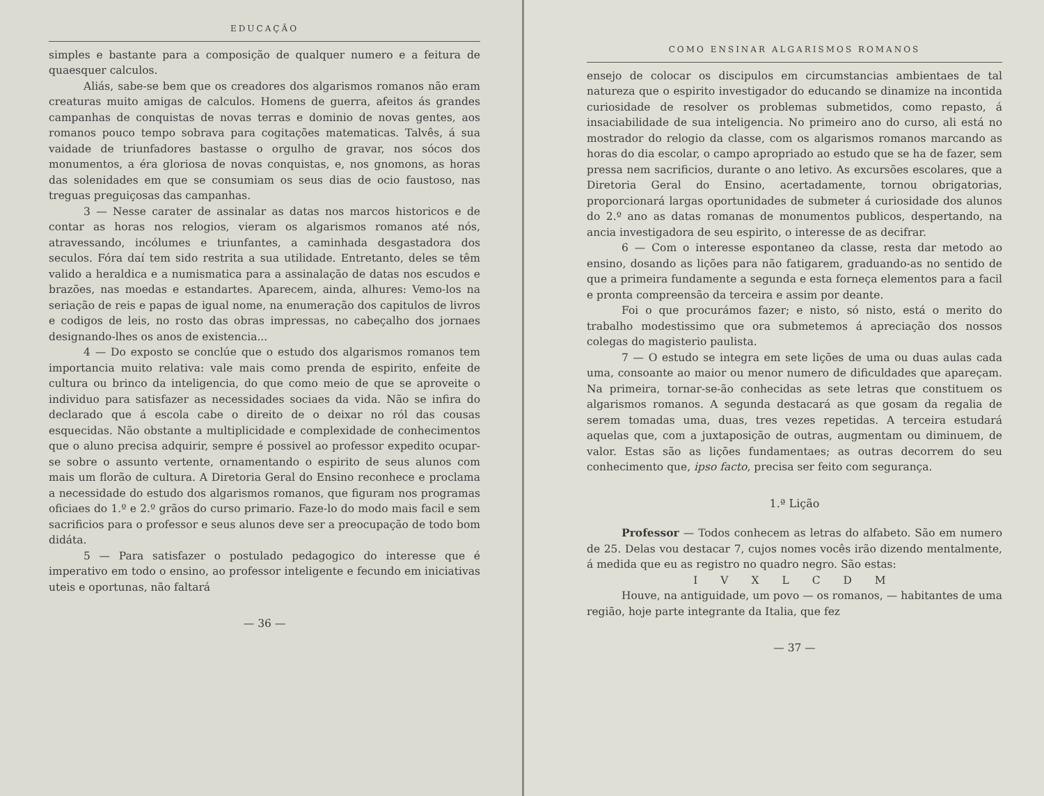EDUCAÇÃO
simples e bastante para a composição de qualquer numero e a feitura de quaesquer calculos.
Aliás, sabe-se bem que os creadores dos algarismos romanos não eram creaturas muito amigas de calculos. Homens de guerra, afeitos ás grandes campanhas de conquistas de novas terras e dominio de novas gentes, aos romanos pouco tempo sobrava para cogitações matematicas. Talvês, á sua vaidade de triunfadores bastasse o orgulho de gravar, nos sócos dos monumentos, a éra gloriosa de novas conquistas, e, nos gnomons, as horas das solenidades em que se consumiam os seus dias de ocio faustoso, nas treguas preguiçosas das campanhas.
3 — Nesse carater de assinalar as datas nos marcos historicos e de contar as horas nos relogios, vieram os algarismos romanos até nós, atravessando, incólumes e triunfantes, a caminhada desgastadora dos seculos. Fóra daí tem sido restrita a sua utilidade. Entretanto, deles se têm valido a heraldica e a numismatica para a assinalação de datas nos escudos e brazões, nas moedas e estandartes. Aparecem, ainda, alhures: Vemo-los na seriação de reis e papas de igual nome, na enumeração dos capitulos de livros e codigos de leis, no rosto das obras impressas, no cabeçalho dos jornaes designando-lhes os anos de existencia...
4 — Do exposto se conclúe que o estudo dos algarismos romanos tem importancia muito relativa: vale mais como prenda de espirito, enfeite de cultura ou brinco da inteligencia, do que como meio de que se aproveite o individuo para satisfazer as necessidades sociaes da vida. Não se infira do declarado que á escola cabe o direito de o deixar no ról das cousas esquecidas. Não obstante a multiplicidade e complexidade de conhecimentos que o aluno precisa adquirir, sempre é possivel ao professor expedito ocupar-se sobre o assunto vertente, ornamentando o espirito de seus alunos com mais um florão de cultura. A Diretoria Geral do Ensino reconhece e proclama a necessidade do estudo dos algarismos romanos, que figuram nos programas oficiaes do 1.º e 2.º grãos do curso primario. Faze-lo do modo mais facil e sem sacrificios para o professor e seus alunos deve ser a preocupação de todo bom didáta.
5 — Para satisfazer o postulado pedagogico do interesse que é imperativo em todo o ensino, ao professor inteligente e fecundo em iniciativas uteis e oportunas, não faltará
— 36 —
COMO ENSINAR ALGARISMOS ROMANOS
ensejo de colocar os discipulos em circumstancias ambientaes de tal natureza que o espirito investigador do educando se dinamize na incontida curiosidade de resolver os problemas submetidos, como repasto, á insaciabilidade de sua inteligencia. No primeiro ano do curso, ali está no mostrador do relogio da classe, com os algarismos romanos marcando as horas do dia escolar, o campo apropriado ao estudo que se ha de fazer, sem pressa nem sacrificios, durante o ano letivo. As excursões escolares, que a Diretoria Geral do Ensino, acertadamente, tornou obrigatorias, proporcionará largas oportunidades de submeter á curiosidade dos alunos do 2.º ano as datas romanas de monumentos publicos, despertando, na ancia investigadora de seu espirito, o interesse de as decifrar.
6 — Com o interesse espontaneo da classe, resta dar metodo ao ensino, dosando as lições para não fatigarem, graduando-as no sentido de que a primeira fundamente a segunda e esta forneça elementos para a facil e pronta compreensão da terceira e assim por deante.
Foi o que procurámos fazer; e nisto, só nisto, está o merito do trabalho modestissimo que ora submetemos á apreciação dos nossos colegas do magisterio paulista.
7 — O estudo se integra em sete lições de uma ou duas aulas cada uma, consoante ao maior ou menor numero de dificuldades que apareçam. Na primeira, tornar-se-ão conhecidas as sete letras que constituem os algarismos romanos. A segunda destacará as que gosam da regalia de serem tomadas uma, duas, tres vezes repetidas. A terceira estudará aquelas que, com a juxtaposição de outras, augmentam ou diminuem, de valor. Estas são as lições fundamentaes; as outras decorrem do seu conhecimento que, ipso facto, precisa ser feito com segurança.
1.ª Lição
Professor — Todos conhecem as letras do alfabeto. São em numero de 25. Delas vou destacar 7, cujos nomes vocês irão dizendo mentalmente, á medida que eu as registro no quadro negro. São estas:
I V X L C D M
Houve, na antiguidade, um povo — os romanos, — habitantes de uma região, hoje parte integrante da Italia, que fez
— 37 —